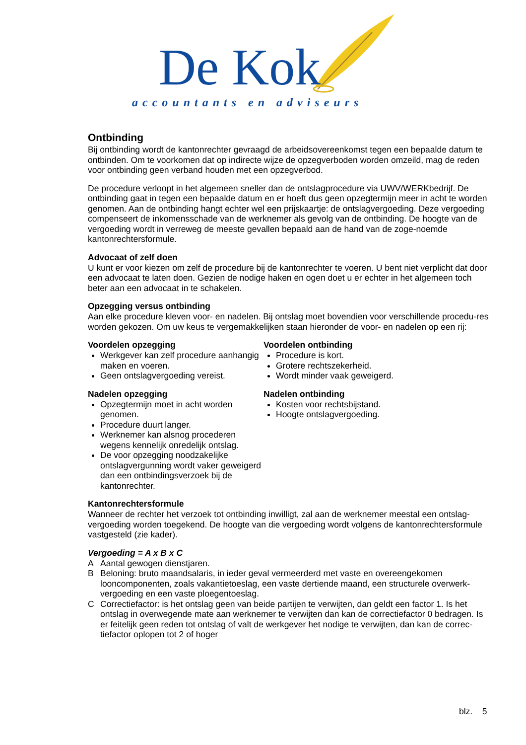De Kok
accountants en adviseurs
Ontbinding
Bij ontbinding wordt de kantonrechter gevraagd de arbeidsovereenkomst tegen een bepaalde datum te ontbinden. Om te voorkomen dat op indirecte wijze de opzegverboden worden omzeild, mag de reden voor ontbinding geen verband houden met een opzegverbod.
De procedure verloopt in het algemeen sneller dan de ontslagprocedure via UWV/WERKbedrijf. De ontbinding gaat in tegen een bepaalde datum en er hoeft dus geen opzegtermijn meer in acht te worden genomen. Aan de ontbinding hangt echter wel een prijskaartje: de ontslagvergoeding. Deze vergoeding compenseert de inkomensschade van de werknemer als gevolg van de ontbinding. De hoogte van de vergoeding wordt in verreweg de meeste gevallen bepaald aan de hand van de zoge-noemde kantonrechtersformule.
Advocaat of zelf doen
U kunt er voor kiezen om zelf de procedure bij de kantonrechter te voeren. U bent niet verplicht dat door een advocaat te laten doen. Gezien de nodige haken en ogen doet u er echter in het algemeen toch beter aan een advocaat in te schakelen.
Opzegging versus ontbinding
Aan elke procedure kleven voor- en nadelen. Bij ontslag moet bovendien voor verschillende procedu-res worden gekozen. Om uw keus te vergemakkelijken staan hieronder de voor- en nadelen op een rij:
Voordelen opzegging
Werkgever kan zelf procedure aanhangig maken en voeren.
Geen ontslagvergoeding vereist.
Nadelen opzegging
Opzegtermijn moet in acht worden genomen.
Procedure duurt langer.
Werknemer kan alsnog procederen wegens kennelijk onredelijk ontslag.
De voor opzegging noodzakelijke ontslagvergunning wordt vaker geweigerd dan een ontbindingsverzoek bij de kantonrechter.
Voordelen ontbinding
Procedure is kort.
Grotere rechtszekerheid.
Wordt minder vaak geweigerd.
Nadelen ontbinding
Kosten voor rechtsbijstand.
Hoogte ontslagvergoeding.
Kantonrechtersformule
Wanneer de rechter het verzoek tot ontbinding inwilligt, zal aan de werknemer meestal een ontslag-vergoeding worden toegekend. De hoogte van die vergoeding wordt volgens de kantonrechtersformule vastgesteld (zie kader).
Vergoeding = A x B x C
A Aantal gewogen dienstjaren.
B Beloning: bruto maandsalaris, in ieder geval vermeerderd met vaste en overeengekomen looncomponenten, zoals vakantietoeslag, een vaste dertiende maand, een structurele overwerk-vergoeding en een vaste ploegentoeslag.
C Correctiefactor: is het ontslag geen van beide partijen te verwijten, dan geldt een factor 1. Is het ontslag in overwegende mate aan werknemer te verwijten dan kan de correctiefactor 0 bedragen. Is er feitelijk geen reden tot ontslag of valt de werkgever het nodige te verwijten, dan kan de correc-tiefactor oplopen tot 2 of hoger
blz. 5